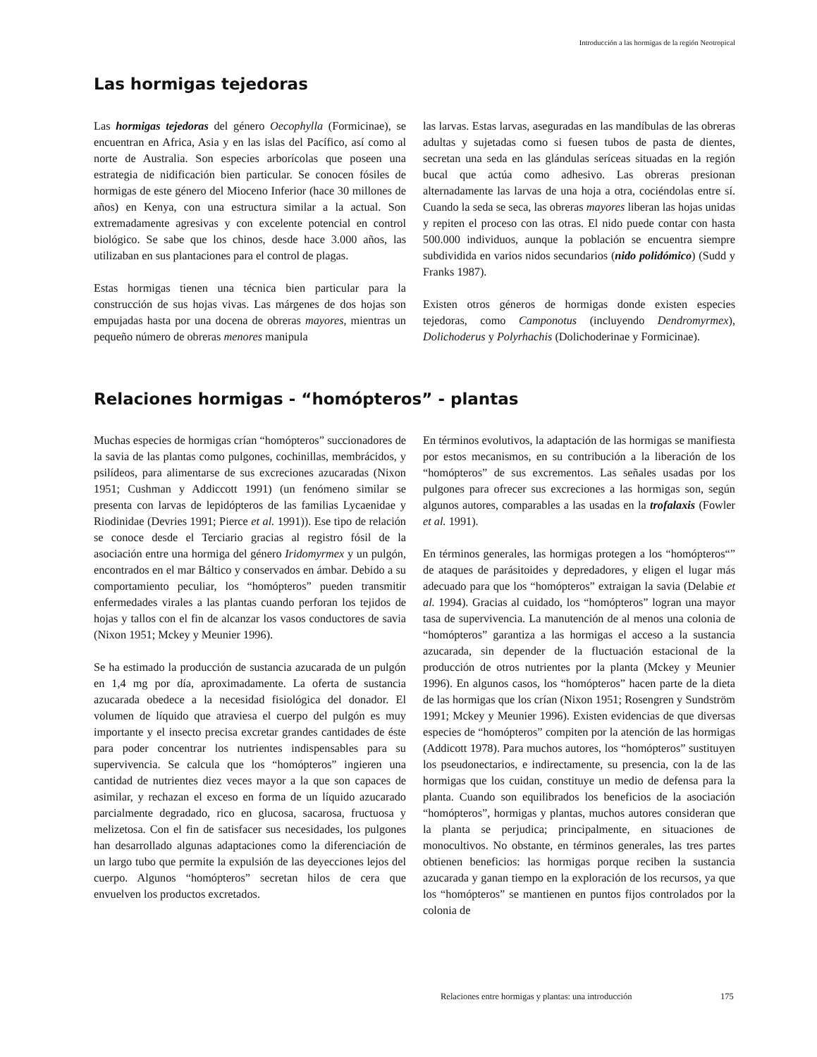Introducción a las hormigas de la región Neotropical
Las hormigas tejedoras
Las hormigas tejedoras del género Oecophylla (Formicinae), se encuentran en Africa, Asia y en las islas del Pacífico, así como al norte de Australia. Son especies arborícolas que poseen una estrategia de nidificación bien particular. Se conocen fósiles de hormigas de este género del Mioceno Inferior (hace 30 millones de años) en Kenya, con una estructura similar a la actual. Son extremadamente agresivas y con excelente potencial en control biológico. Se sabe que los chinos, desde hace 3.000 años, las utilizaban en sus plantaciones para el control de plagas.
Estas hormigas tienen una técnica bien particular para la construcción de sus hojas vivas. Las márgenes de dos hojas son empujadas hasta por una docena de obreras mayores, mientras un pequeño número de obreras menores manipula
las larvas. Estas larvas, aseguradas en las mandíbulas de las obreras adultas y sujetadas como si fuesen tubos de pasta de dientes, secretan una seda en las glándulas seríceas situadas en la región bucal que actúa como adhesivo. Las obreras presionan alternadamente las larvas de una hoja a otra, cociéndolas entre sí. Cuando la seda se seca, las obreras mayores liberan las hojas unidas y repiten el proceso con las otras. El nido puede contar con hasta 500.000 individuos, aunque la población se encuentra siempre subdividida en varios nidos secundarios (nido polidómico) (Sudd y Franks 1987).
Existen otros géneros de hormigas donde existen especies tejedoras, como Camponotus (incluyendo Dendromyrmex), Dolichoderus y Polyrhachis (Dolichoderinae y Formicinae).
Relaciones hormigas - “homópteros” - plantas
Muchas especies de hormigas crían “homópteros” succionadores de la savia de las plantas como pulgones, cochinillas, membrácidos, y psilídeos, para alimentarse de sus excreciones azucaradas (Nixon 1951; Cushman y Addiccott 1991) (un fenómeno similar se presenta con larvas de lepidópteros de las familias Lycaenidae y Riodinidae (Devries 1991; Pierce et al. 1991)). Ese tipo de relación se conoce desde el Terciario gracias al registro fósil de la asociación entre una hormiga del género Iridomyrmex y un pulgón, encontrados en el mar Báltico y conservados en ámbar. Debido a su comportamiento peculiar, los “homópteros” pueden transmitir enfermedades virales a las plantas cuando perforan los tejidos de hojas y tallos con el fin de alcanzar los vasos conductores de savia (Nixon 1951; Mckey y Meunier 1996).
Se ha estimado la producción de sustancia azucarada de un pulgón en 1,4 mg por día, aproximadamente. La oferta de sustancia azucarada obedece a la necesidad fisiológica del donador. El volumen de líquido que atraviesa el cuerpo del pulgón es muy importante y el insecto precisa excretar grandes cantidades de éste para poder concentrar los nutrientes indispensables para su supervivencia. Se calcula que los “homópteros” ingieren una cantidad de nutrientes diez veces mayor a la que son capaces de asimilar, y rechazan el exceso en forma de un líquido azucarado parcialmente degradado, rico en glucosa, sacarosa, fructuosa y melizetosa. Con el fin de satisfacer sus necesidades, los pulgones han desarrollado algunas adaptaciones como la diferenciación de un largo tubo que permite la expulsión de las deyecciones lejos del cuerpo. Algunos “homópteros” secretan hilos de cera que envuelven los productos excretados.
En términos evolutivos, la adaptación de las hormigas se manifiesta por estos mecanismos, en su contribución a la liberación de los “homópteros” de sus excrementos. Las señales usadas por los pulgones para ofrecer sus excreciones a las hormigas son, según algunos autores, comparables a las usadas en la trofalaxis (Fowler et al. 1991).
En términos generales, las hormigas protegen a los “homópteros“” de ataques de parásitoides y depredadores, y eligen el lugar más adecuado para que los “homópteros” extraigan la savia (Delabie et al. 1994). Gracias al cuidado, los “homópteros” logran una mayor tasa de supervivencia. La manutención de al menos una colonia de “homópteros” garantiza a las hormigas el acceso a la sustancia azucarada, sin depender de la fluctuación estacional de la producción de otros nutrientes por la planta (Mckey y Meunier 1996). En algunos casos, los “homópteros” hacen parte de la dieta de las hormigas que los crían (Nixon 1951; Rosengren y Sundström 1991; Mckey y Meunier 1996). Existen evidencias de que diversas especies de “homópteros” compiten por la atención de las hormigas (Addicott 1978). Para muchos autores, los “homópteros” sustituyen los pseudonectarios, e indirectamente, su presencia, con la de las hormigas que los cuidan, constituye un medio de defensa para la planta. Cuando son equilibrados los beneficios de la asociación “homópteros”, hormigas y plantas, muchos autores consideran que la planta se perjudica; principalmente, en situaciones de monocultivos. No obstante, en términos generales, las tres partes obtienen beneficios: las hormigas porque reciben la sustancia azucarada y ganan tiempo en la exploración de los recursos, ya que los “homópteros” se mantienen en puntos fijos controlados por la colonia de
Relaciones entre hormigas y plantas: una introducción
175